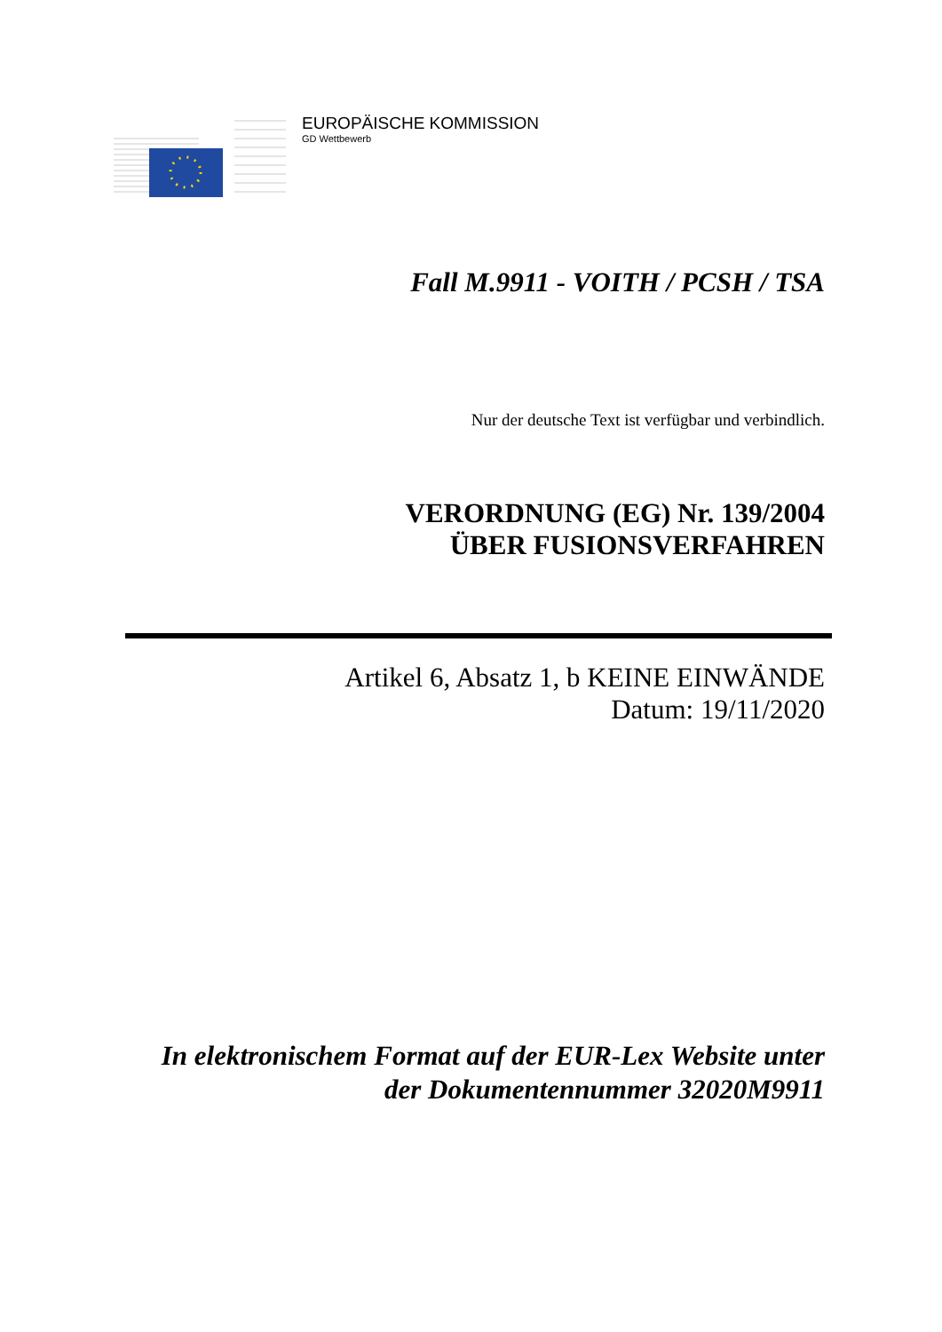EUROPÄISCHE KOMMISSION
GD Wettbewerb
Fall M.9911 - VOITH / PCSH / TSA
Nur der deutsche Text ist verfügbar und verbindlich.
VERORDNUNG (EG) Nr. 139/2004
ÜBER FUSIONSVERFAHREN
Artikel 6, Absatz 1, b KEINE EINWÄNDE
Datum: 19/11/2020
In elektronischem Format auf der EUR-Lex Website unter
der Dokumentennummer 32020M9911